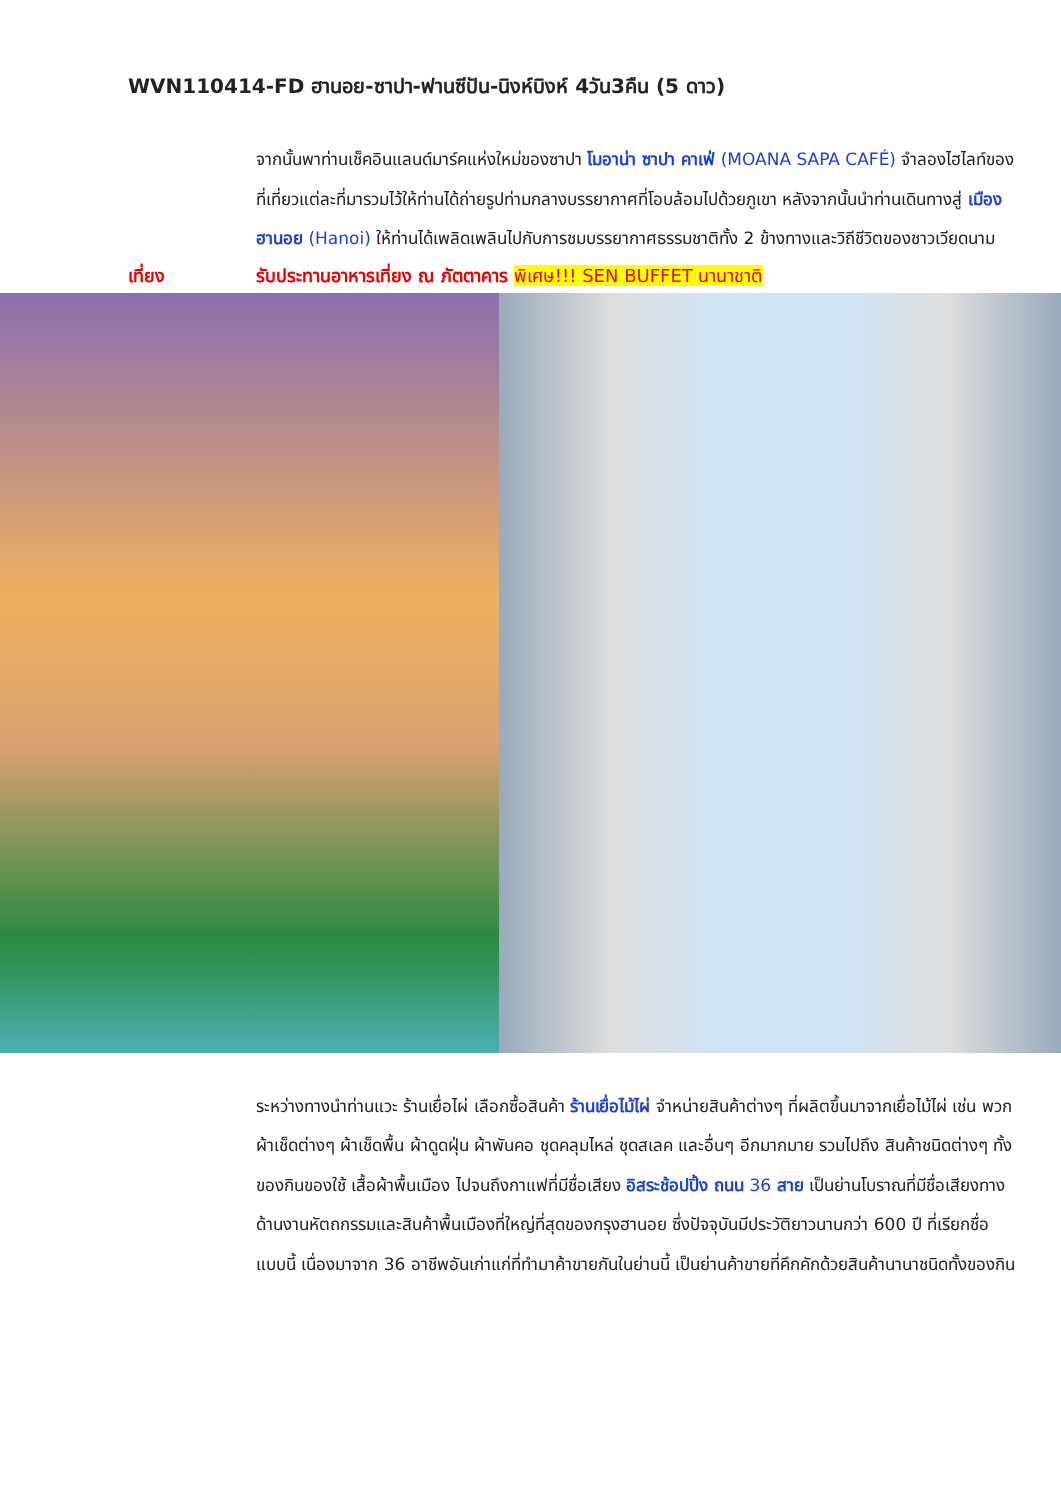WVN110414-FD ฮานอย-ซาปา-ฟานซีปัน-นิงห์บิงห์ 4วัน3คืน (5 ดาว)
จากนั้นพาท่านเช็คอินแลนด์มาร์คแห่งใหม่ของซาปา โมอาน่า ซาปา คาเฟ่ (MOANA SAPA CAFÉ) จำลองไฮไลท์ของที่เที่ยวแต่ละที่มารวมไว้ให้ท่านได้ถ่ายรูปท่ามกลางบรรยากาศที่โอบล้อมไปด้วยภูเขา หลังจากนั้นนำท่านเดินทางสู่ เมืองฮานอย (Hanoi) ให้ท่านได้เพลิดเพลินไปกับการชมบรรยากาศธรรมชาติทั้ง 2 ข้างทางและวิถีชีวิตของชาวเวียดนาม
เที่ยง รับประทานอาหารเที่ยง ณ ภัตตาคาร พิเศษ!!! SEN BUFFET นานาชาติ
ระหว่างทางนำท่านแวะ ร้านเยื่อไผ่ เลือกซื้อสินค้า ร้านเยื่อไม้ไผ่ จำหน่ายสินค้าต่างๆ ที่ผลิตขึ้นมาจากเยื่อไม้ไผ่ เช่น พวกผ้าเช็ดต่างๆ ผ้าเช็ดพื้น ผ้าดูดฝุ่น ผ้าพันคอ ชุดคลุมไหล่ ชุดสเลค และอื่นๆ อีกมากมาย รวมไปถึง สินค้าชนิดต่างๆ ทั้งของกินของใช้ เสื้อผ้าพื้นเมือง ไปจนถึงกาแฟที่มีชื่อเสียง อิสระช้อปปิ้ง ถนน 36 สาย เป็นย่านโบราณที่มีชื่อเสียงทางด้านงานหัตถกรรมและสินค้าพื้นเมืองที่ใหญ่ที่สุดของกรุงฮานอย ซึ่งปัจจุบันมีประวัติยาวนานกว่า 600 ปี ที่เรียกชื่อแบบนี้ เนื่องมาจาก 36 อาชีพอันเก่าแก่ที่ทำมาค้าขายกันในย่านนี้ เป็นย่านค้าขายที่คึกคักด้วยสินค้านานาชนิดทั้งของกิน